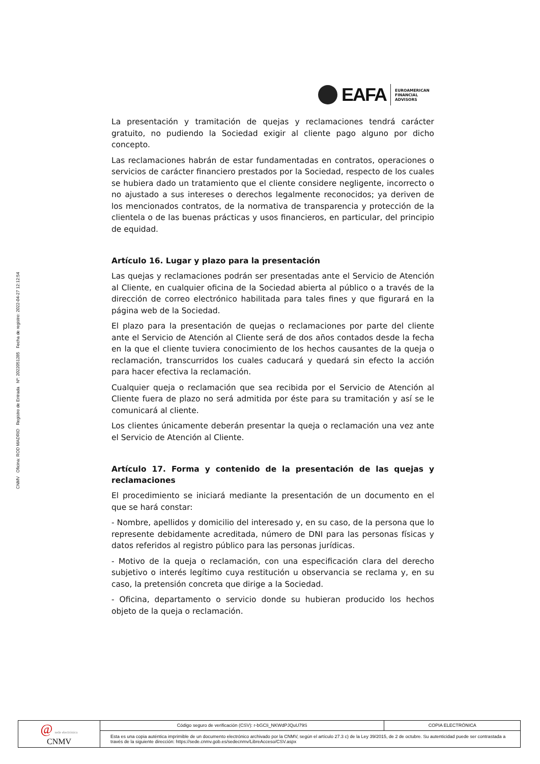CNMV Oficina: ROD MADRID Registro de Entrada Nº: 2022051285 Fecha de registro: 2022-04-27 12:12:54
EAFA
EUROAMERICAN
FINANCIAL
ADVISORS
La presentación y tramitación de quejas y reclamaciones tendrá carácter gratuito, no pudiendo la Sociedad exigir al cliente pago alguno por dicho concepto.
Las reclamaciones habrán de estar fundamentadas en contratos, operaciones o servicios de carácter financiero prestados por la Sociedad, respecto de los cuales se hubiera dado un tratamiento que el cliente considere negligente, incorrecto o no ajustado a sus intereses o derechos legalmente reconocidos; ya deriven de los mencionados contratos, de la normativa de transparencia y protección de la clientela o de las buenas prácticas y usos financieros, en particular, del principio de equidad.
Artículo 16. Lugar y plazo para la presentación
Las quejas y reclamaciones podrán ser presentadas ante el Servicio de Atención al Cliente, en cualquier oficina de la Sociedad abierta al público o a través de la dirección de correo electrónico habilitada para tales fines y que figurará en la página web de la Sociedad.
El plazo para la presentación de quejas o reclamaciones por parte del cliente ante el Servicio de Atención al Cliente será de dos años contados desde la fecha en la que el cliente tuviera conocimiento de los hechos causantes de la queja o reclamación, transcurridos los cuales caducará y quedará sin efecto la acción para hacer efectiva la reclamación.
Cualquier queja o reclamación que sea recibida por el Servicio de Atención al Cliente fuera de plazo no será admitida por éste para su tramitación y así se le comunicará al cliente.
Los clientes únicamente deberán presentar la queja o reclamación una vez ante el Servicio de Atención al Cliente.
Artículo 17. Forma y contenido de la presentación de las quejas y reclamaciones
El procedimiento se iniciará mediante la presentación de un documento en el que se hará constar:
- Nombre, apellidos y domicilio del interesado y, en su caso, de la persona que lo represente debidamente acreditada, número de DNI para las personas físicas y datos referidos al registro público para las personas jurídicas.
- Motivo de la queja o reclamación, con una especificación clara del derecho subjetivo o interés legítimo cuya restitución u observancia se reclama y, en su caso, la pretensión concreta que dirige a la Sociedad.
- Oficina, departamento o servicio donde su hubieran producido los hechos objeto de la queja o reclamación.
| @ sede electrónica CNMV | Código seguro de verificación (CSV): r-bGCIi_NKWdPJQuU79S | COPIA ELECTRÓNICA |
| | Esta es una copia auténtica imprimible de un documento electrónico archivado por la CNMV, según el artículo 27.3 c) de la Ley 39/2015, de 2 de octubre. Su autenticidad puede ser contrastada a través de la siguiente dirección: https://sede.cnmv.gob.es/sedecnmv/LibreAcceso/CSV.aspx | |